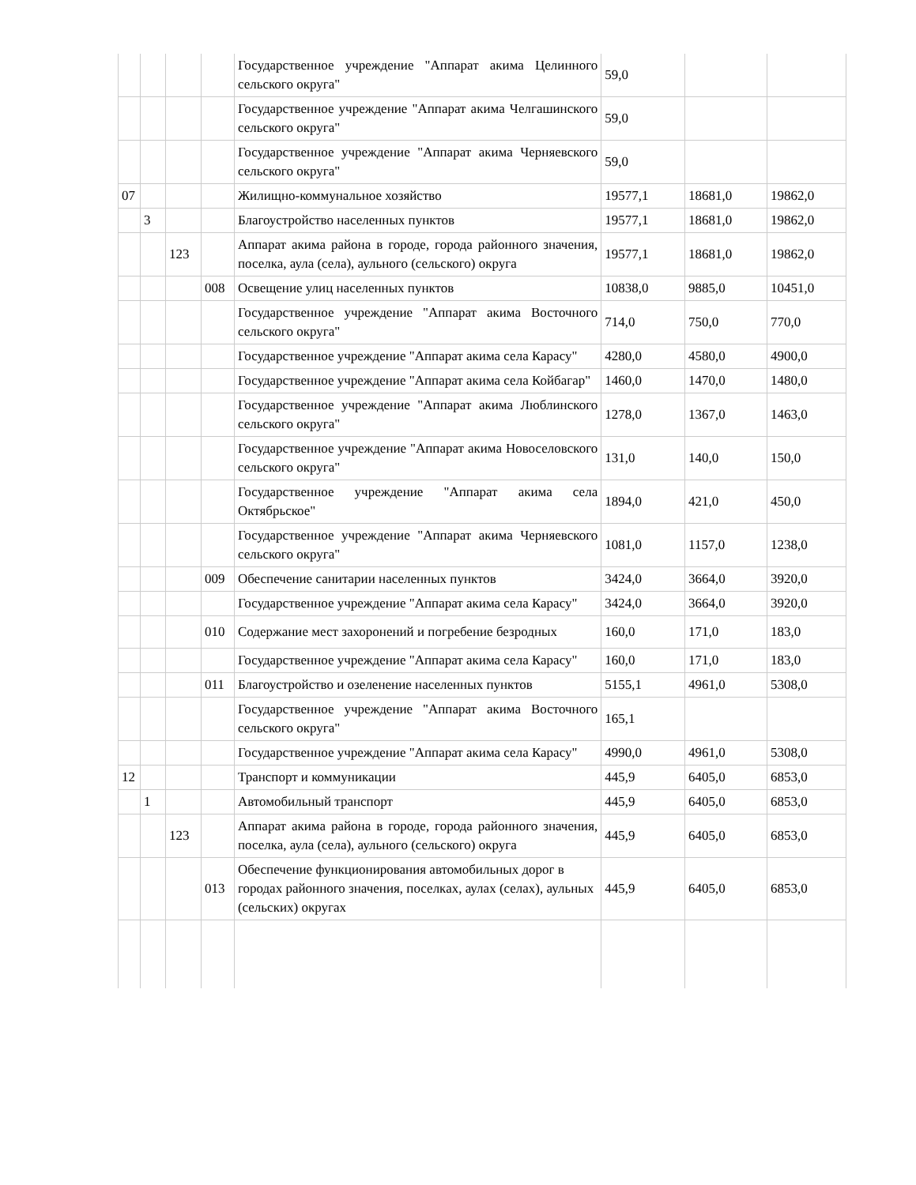| | | | | Государственное учреждение "Аппарат акима Целинного сельского округа" | 59,0 | | |
| | | | | Государственное учреждение "Аппарат акима Челгашинского сельского округа" | 59,0 | | |
| | | | | Государственное учреждение "Аппарат акима Черняевского сельского округа" | 59,0 | | |
| 07 | | | | Жилищно-коммунальное хозяйство | 19577,1 | 18681,0 | 19862,0 |
| | 3 | | | Благоустройство населенных пунктов | 19577,1 | 18681,0 | 19862,0 |
| | | 123 | | Аппарат акима района в городе, города районного значения, поселка, аула (села), аульного (сельского) округа | 19577,1 | 18681,0 | 19862,0 |
| | | | 008 | Освещение улиц населенных пунктов | 10838,0 | 9885,0 | 10451,0 |
| | | | | Государственное учреждение "Аппарат акима Восточного сельского округа" | 714,0 | 750,0 | 770,0 |
| | | | | Государственное учреждение "Аппарат акима села Карасу" | 4280,0 | 4580,0 | 4900,0 |
| | | | | Государственное учреждение "Аппарат акима села Койбагар" | 1460,0 | 1470,0 | 1480,0 |
| | | | | Государственное учреждение "Аппарат акима Люблинского сельского округа" | 1278,0 | 1367,0 | 1463,0 |
| | | | | Государственное учреждение "Аппарат акима Новоселовского сельского округа" | 131,0 | 140,0 | 150,0 |
| | | | | Государственное учреждение "Аппарат акима села Октябрьское" | 1894,0 | 421,0 | 450,0 |
| | | | | Государственное учреждение "Аппарат акима Черняевского сельского округа" | 1081,0 | 1157,0 | 1238,0 |
| | | | 009 | Обеспечение санитарии населенных пунктов | 3424,0 | 3664,0 | 3920,0 |
| | | | | Государственное учреждение "Аппарат акима села Карасу" | 3424,0 | 3664,0 | 3920,0 |
| | | | 010 | Содержание мест захоронений и погребение безродных | 160,0 | 171,0 | 183,0 |
| | | | | Государственное учреждение "Аппарат акима села Карасу" | 160,0 | 171,0 | 183,0 |
| | | | 011 | Благоустройство и озеленение населенных пунктов | 5155,1 | 4961,0 | 5308,0 |
| | | | | Государственное учреждение "Аппарат акима Восточного сельского округа" | 165,1 | | |
| | | | | Государственное учреждение "Аппарат акима села Карасу" | 4990,0 | 4961,0 | 5308,0 |
| 12 | | | | Транспорт и коммуникации | 445,9 | 6405,0 | 6853,0 |
| | 1 | | | Автомобильный транспорт | 445,9 | 6405,0 | 6853,0 |
| | | 123 | | Аппарат акима района в городе, города районного значения, поселка, аула (села), аульного (сельского) округа | 445,9 | 6405,0 | 6853,0 |
| | | | 013 | Обеспечение функционирования автомобильных дорог в городах районного значения, поселках, аулах (селах), аульных (сельских) округах | 445,9 | 6405,0 | 6853,0 |